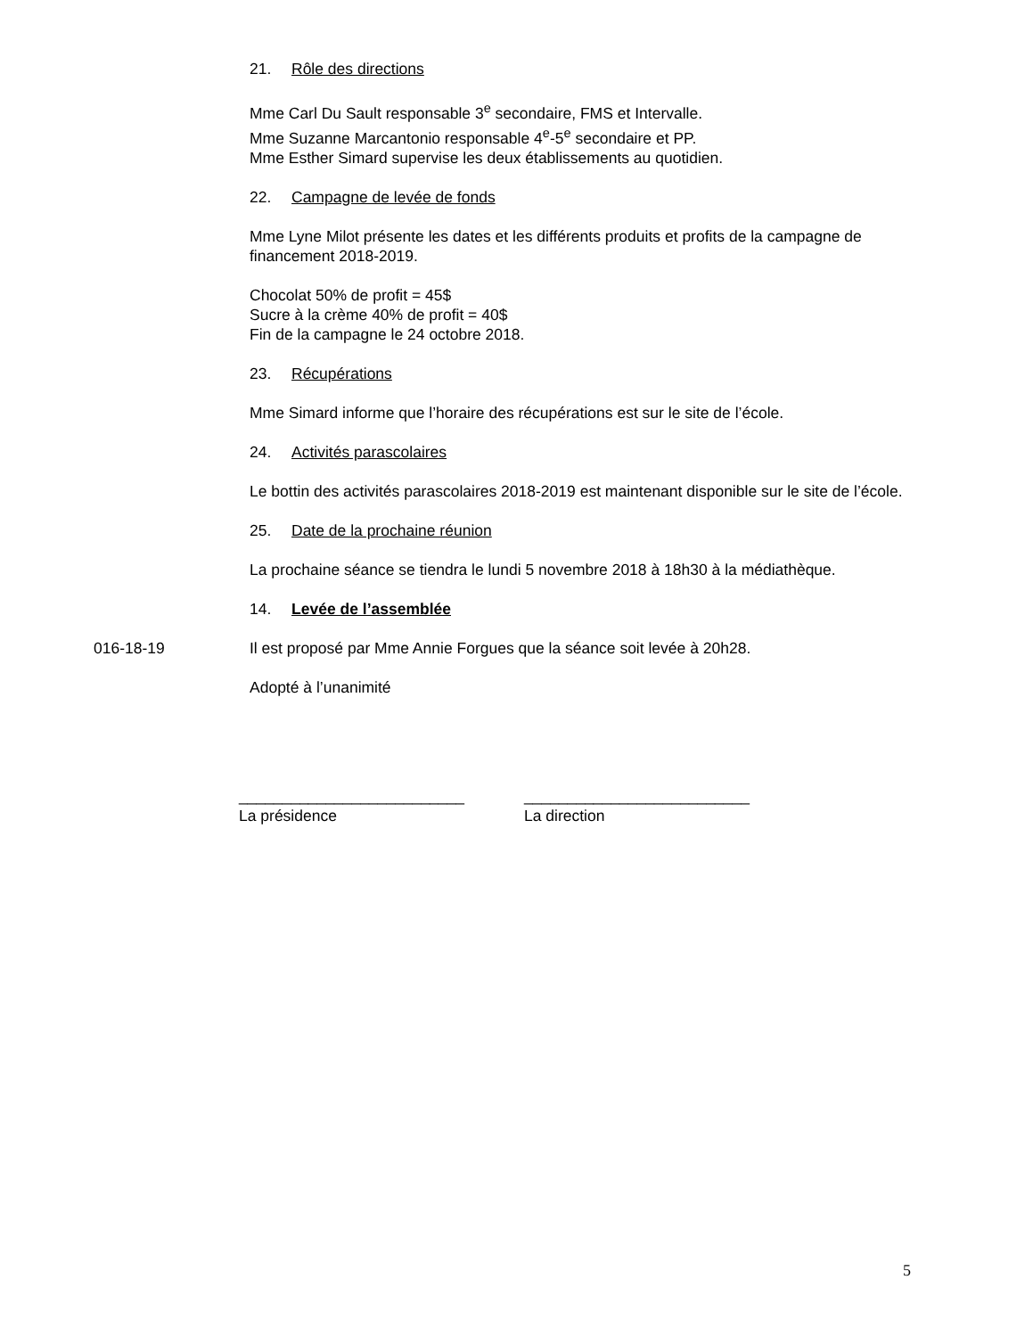21. Rôle des directions
Mme Carl Du Sault responsable 3<sup>e</sup> secondaire, FMS et Intervalle.
Mme Suzanne Marcantonio responsable 4<sup>e</sup>-5<sup>e</sup> secondaire et PP.
Mme Esther Simard supervise les deux établissements au quotidien.
22. Campagne de levée de fonds
Mme Lyne Milot présente les dates et les différents produits et profits de la campagne de financement 2018-2019.
Chocolat 50% de profit = 45$
Sucre à la crème 40% de profit = 40$
Fin de la campagne le 24 octobre 2018.
23. Récupérations
Mme Simard informe que l’horaire des récupérations est sur le site de l’école.
24. Activités parascolaires
Le bottin des activités parascolaires 2018-2019 est maintenant disponible sur le site de l’école.
25. Date de la prochaine réunion
La prochaine séance se tiendra le lundi 5 novembre 2018 à 18h30 à la médiathèque.
14. Levée de l’assemblée
016-18-19 Il est proposé par Mme Annie Forgues que la séance soit levée à 20h28.
Adopté à l’unanimité
__________________________
La présidence
__________________________
La direction
5